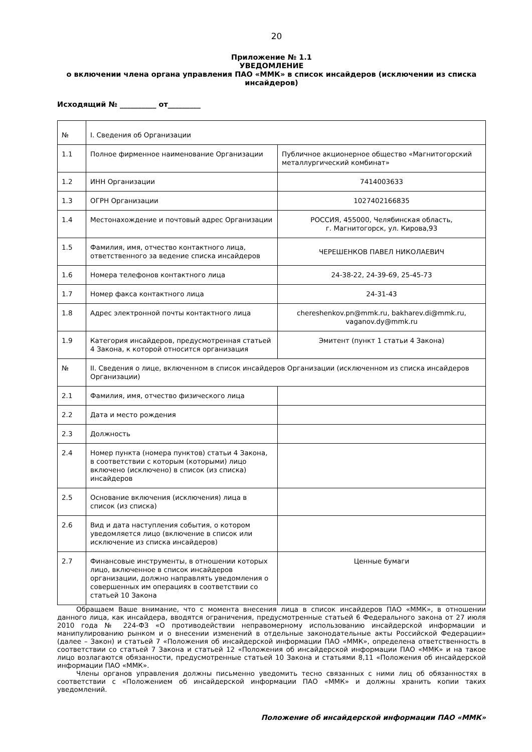20
Приложение № 1.1
УВЕДОМЛЕНИЕ
о включении члена органа управления ПАО «ММК» в список инсайдеров (исключении из списка инсайдеров)
Исходящий № __________ от_________
| № | I. Сведения об Организации | |
| 1.1 | Полное фирменное наименование Организации | Публичное акционерное общество «Магнитогорский металлургический комбинат» |
| 1.2 | ИНН Организации | 7414003633 |
| 1.3 | ОГРН Организации | 1027402166835 |
| 1.4 | Местонахождение и почтовый адрес Организации | РОССИЯ, 455000, Челябинская область, г. Магнитогорск, ул. Кирова,93 |
| 1.5 | Фамилия, имя, отчество контактного лица, ответственного за ведение списка инсайдеров | ЧЕРЕШЕНКОВ ПАВЕЛ НИКОЛАЕВИЧ |
| 1.6 | Номера телефонов контактного лица | 24-38-22, 24-39-69, 25-45-73 |
| 1.7 | Номер факса контактного лица | 24-31-43 |
| 1.8 | Адрес электронной почты контактного лица | chereshenkov.pn@mmk.ru , bakharev.di@mmk.ru , vaganov.dy@mmk.ru |
| 1.9 | Категория инсайдеров, предусмотренная статьей 4 Закона, к которой относится организация | Эмитент (пункт 1 статьи 4 Закона) |
| № | II. Сведения о лице, включенном в список инсайдеров Организации (исключенном из списка инсайдеров Организации) | |
| 2.1 | Фамилия, имя, отчество физического лица | |
| 2.2 | Дата и место рождения | |
| 2.3 | Должность | |
| 2.4 | Номер пункта (номера пунктов) статьи 4 Закона, в соответствии с которым (которыми) лицо включено (исключено) в список (из списка) инсайдеров | |
| 2.5 | Основание включения (исключения) лица в список (из списка) | |
| 2.6 | Вид и дата наступления события, о котором уведомляется лицо (включение в список или исключение из списка инсайдеров) | |
| 2.7 | Финансовые инструменты, в отношении которых лицо, включенное в список инсайдеров организации, должно направлять уведомления о совершенных им операциях в соответствии со статьей 10 Закона | Ценные бумаги |
Обращаем Ваше внимание, что с момента внесения лица в список инсайдеров ПАО «ММК», в отношении данного лица, как инсайдера, вводятся ограничения, предусмотренные статьей 6 Федерального закона от 27 июля 2010 года № 224-ФЗ «О противодействии неправомерному использованию инсайдерской информации и манипулированию рынком и о внесении изменений в отдельные законодательные акты Российской Федерации» (далее – Закон) и статьей 7 «Положения об инсайдерской информации ПАО «ММК», определена ответственность в соответствии со статьей 7 Закона и статьей 12 «Положения об инсайдерской информации ПАО «ММК» и на такое лицо возлагаются обязанности, предусмотренные статьей 10 Закона и статьями 8,11 «Положения об инсайдерской информации ПАО «ММК».
Члены органов управления должны письменно уведомить тесно связанных с ними лиц об обязанностях в соответствии с «Положением об инсайдерской информации ПАО «ММК» и должны хранить копии таких уведомлений.
Положение об инсайдерской информации ПАО «ММК»